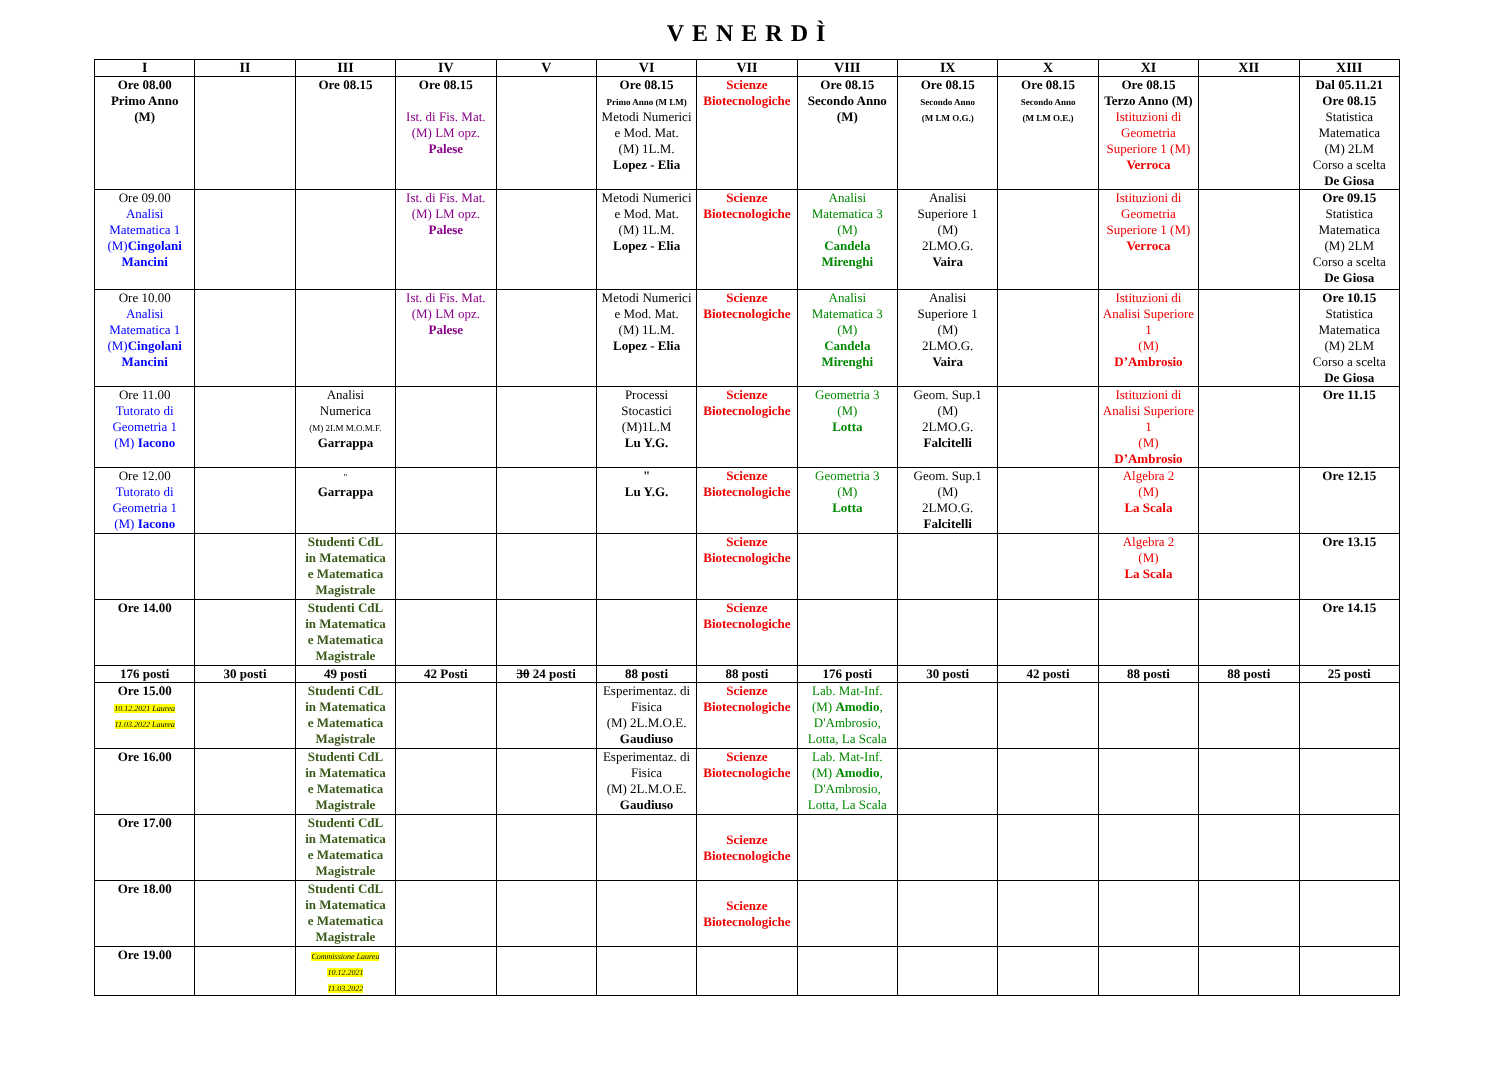VENERDÌ
| I | II | III | IV | V | VI | VII | VIII | IX | X | XI | XII | XIII |
| --- | --- | --- | --- | --- | --- | --- | --- | --- | --- | --- | --- | --- |
| Ore 08.00 Primo Anno (M) | | Ore 08.15 | Ore 08.15 Ist. di Fis. Mat. (M) LM opz. Palese | | Ore 08.15 Primo Anno (M LM) Metodi Numerici e Mod. Mat. (M) 1L.M. Lopez - Elia | Scienze Biotecnologiche | Ore 08.15 Secondo Anno (M) | Ore 08.15 Secondo Anno (M LM O.G.) | Ore 08.15 Secondo Anno (M LM O.E.) | Ore 08.15 Terzo Anno (M) Istituzioni di Geometria Superiore 1 (M) Verroca | | Dal 05.11.21 Ore 08.15 Statistica Matematica (M) 2LM Corso a scelta De Giosa |
| Ore 09.00 Analisi Matematica 1 (M) Cingolani Mancini | | | Ist. di Fis. Mat. (M) LM opz. Palese | | Metodi Numerici e Mod. Mat. (M) 1L.M. Lopez - Elia | Scienze Biotecnologiche | Analisi Matematica 3 (M) Candela Mirenghi | Analisi Superiore 1 (M) 2LMO.G. Vaira | | Istituzioni di Geometria Superiore 1 (M) Verroca | | Ore 09.15 Statistica Matematica (M) 2LM Corso a scelta De Giosa |
| Ore 10.00 Analisi Matematica 1 (M) Cingolani Mancini | | | Ist. di Fis. Mat. (M) LM opz. Palese | | Metodi Numerici e Mod. Mat. (M) 1L.M. Lopez - Elia | Scienze Biotecnologiche | Analisi Matematica 3 (M) Candela Mirenghi | Analisi Superiore 1 (M) 2LMO.G. Vaira | | Istituzioni di Analisi Superiore 1 (M) D’Ambrosio | | Ore 10.15 Statistica Matematica (M) 2LM Corso a scelta De Giosa |
| Ore 11.00 Tutorato di Geometria 1 (M) Iacono | | Analisi Numerica (M) 2LM M.O.M.F. Garrappa | | | Processi Stocastici (M)1L.M Lu Y.G. | Scienze Biotecnologiche | Geometria 3 (M) Lotta | Geom. Sup.1 (M) 2LMO.G. Falcitelli | | Istituzioni di Analisi Superiore 1 (M) D’Ambrosio | | Ore 11.15 |
| Ore 12.00 Tutorato di Geometria 1 (M) Iacono | | " Garrappa | | | " Lu Y.G. | Scienze Biotecnologiche | Geometria 3 (M) Lotta | Geom. Sup.1 (M) 2LMO.G. Falcitelli | | Algebra 2 (M) La Scala | | Ore 12.15 |
| | | Studenti CdL in Matematica e Matematica Magistrale | | | | Scienze Biotecnologiche | | | | Algebra 2 (M) La Scala | | Ore 13.15 |
| Ore 14.00 | | Studenti CdL in Matematica e Matematica Magistrale | | | | Scienze Biotecnologiche | | | | | | Ore 14.15 |
| 176 posti | 30 posti | 49 posti | 42 Posti | 30 24 posti | 88 posti | 88 posti | 176 posti | 30 posti | 42 posti | 88 posti | 88 posti | 25 posti |
| Ore 15.00 10.12.2021 Laurea 11.03.2022 Laurea | | Studenti CdL in Matematica e Matematica Magistrale | | | Esperimentaz. di Fisica (M) 2L.M.O.E. Gaudiuso | Scienze Biotecnologiche | Lab. Mat-Inf. (M) Amodio , D'Ambrosio, Lotta, La Scala | | | | | |
| Ore 16.00 | | Studenti CdL in Matematica e Matematica Magistrale | | | Esperimentaz. di Fisica (M) 2L.M.O.E. Gaudiuso | Scienze Biotecnologiche | Lab. Mat-Inf. (M) Amodio , D'Ambrosio, Lotta, La Scala | | | | | |
| Ore 17.00 | | Studenti CdL in Matematica e Matematica Magistrale | | | | Scienze Biotecnologiche | | | | | | |
| Ore 18.00 | | Studenti CdL in Matematica e Matematica Magistrale | | | | Scienze Biotecnologiche | | | | | | |
| Ore 19.00 | | Commissione Laurea 10.12.2021 11.03.2022 | | | | | | | | | | |